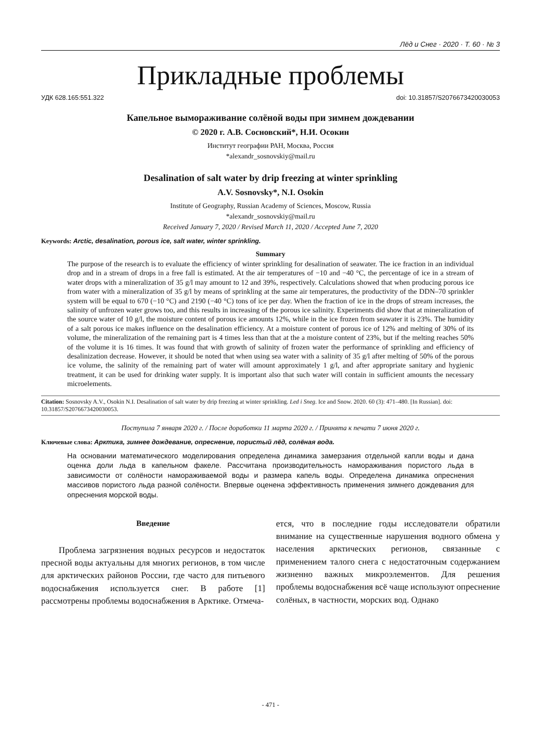Лёд и Снег · 2020 · Т. 60 · № 3
Прикладные проблемы
УДК 628.165:551.322 doi: 10.31857/S2076673420030053
Капельное вымораживание солёной воды при зимнем дождевании
© 2020 г. А.В. Сосновский*, Н.И. Осокин
Институт географии РАН, Москва, Россия
*alexandr_sosnovskiy@mail.ru
Desalination of salt water by drip freezing at winter sprinkling
A.V. Sosnovsky*, N.I. Osokin
Institute of Geography, Russian Academy of Sciences, Moscow, Russia
*alexandr_sosnovskiy@mail.ru
Received January 7, 2020 / Revised March 11, 2020 / Accepted June 7, 2020
Keywords: Arctic, desalination, porous ice, salt water, winter sprinkling.
Summary
The purpose of the research is to evaluate the efficiency of winter sprinkling for desalination of seawater. The ice fraction in an individual drop and in a stream of drops in a free fall is estimated. At the air temperatures of −10 and −40 °C, the percentage of ice in a stream of water drops with a mineralization of 35 g/l may amount to 12 and 39%, respectively. Calculations showed that when producing porous ice from water with a mineralization of 35 g/l by means of sprinkling at the same air temperatures, the productivity of the DDN–70 sprinkler system will be equal to 670 (−10 °C) and 2190 (−40 °C) tons of ice per day. When the fraction of ice in the drops of stream increases, the salinity of unfrozen water grows too, and this results in increasing of the porous ice salinity. Experiments did show that at mineralization of the source water of 10 g/l, the moisture content of porous ice amounts 12%, while in the ice frozen from seawater it is 23%. The humidity of a salt porous ice makes influence on the desalination efficiency. At a moisture content of porous ice of 12% and melting of 30% of its volume, the mineralization of the remaining part is 4 times less than that at the a moisture content of 23%, but if the melting reaches 50% of the volume it is 16 times. It was found that with growth of salinity of frozen water the performance of sprinkling and efficiency of desalinization decrease. However, it should be noted that when using sea water with a salinity of 35 g/l after melting of 50% of the porous ice volume, the salinity of the remaining part of water will amount approximately 1 g/l, and after appropriate sanitary and hygienic treatment, it can be used for drinking water supply. It is important also that such water will contain in sufficient amounts the necessary microelements.
Citation: Sosnovsky A.V., Osokin N.I. Desalination of salt water by drip freezing at winter sprinkling. Led i Sneg. Ice and Snow. 2020. 60 (3): 471–480. [In Russian]. doi: 10.31857/S2076673420030053.
Поступила 7 января 2020 г. / После доработки 11 марта 2020 г. / Принята к печати 7 июня 2020 г.
Ключевые слова: Арктика, зимнее дождевание, опреснение, пористый лёд, солёная вода.
На основании математического моделирования определена динамика замерзания отдельной капли воды и дана оценка доли льда в капельном факеле. Рассчитана производительность намораживания пористого льда в зависимости от солёности намораживаемой воды и размера капель воды. Определена динамика опреснения массивов пористого льда разной солёности. Впервые оценена эффективность применения зимнего дождевания для опреснения морской воды.
Введение
Проблема загрязнения водных ресурсов и недостаток пресной воды актуальны для многих регионов, в том числе для арктических районов России, где часто для питьевого водоснабжения используется снег. В работе [1] рассмотрены проблемы водоснабжения в Арктике. Отмеча-
ется, что в последние годы исследователи обратили внимание на существенные нарушения водного обмена у населения арктических регионов, связанные с применением талого снега с недостаточным содержанием жизненно важных микроэлементов. Для решения проблемы водоснабжения всё чаще используют опреснение солёных, в частности, морских вод. Однако
- 471 -